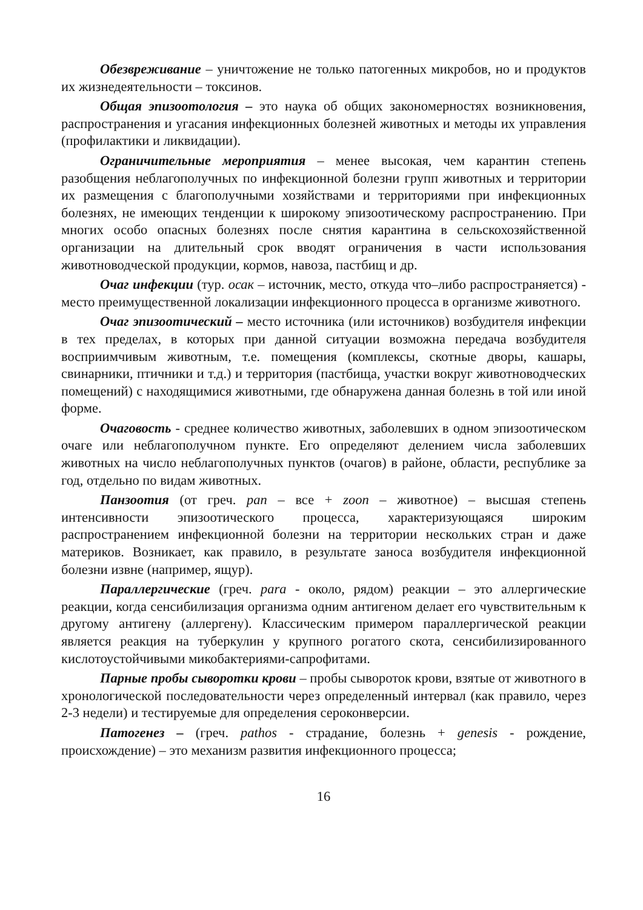Обезвреживание – уничтожение не только патогенных микробов, но и продуктов их жизнедеятельности – токсинов.
Общая эпизоотология – это наука об общих закономерностях возникновения, распространения и угасания инфекционных болезней животных и методы их управления (профилактики и ликвидации).
Ограничительные мероприятия – менее высокая, чем карантин степень разобщения неблагополучных по инфекционной болезни групп животных и территории их размещения с благополучными хозяйствами и территориями при инфекционных болезнях, не имеющих тенденции к широкому эпизоотическому распространению. При многих особо опасных болезнях после снятия карантина в сельскохозяйственной организации на длительный срок вводят ограничения в части использования животноводческой продукции, кормов, навоза, пастбищ и др.
Очаг инфекции (тур. осак – источник, место, откуда что–либо распространяется) - место преимущественной локализации инфекционного процесса в организме животного.
Очаг эпизоотический – место источника (или источников) возбудителя инфекции в тех пределах, в которых при данной ситуации возможна передача возбудителя восприимчивым животным, т.е. помещения (комплексы, скотные дворы, кашары, свинарники, птичники и т.д.) и территория (пастбища, участки вокруг животноводческих помещений) с находящимися животными, где обнаружена данная болезнь в той или иной форме.
Очаговость - среднее количество животных, заболевших в одном эпизоотическом очаге или неблагополучном пункте. Его определяют делением числа заболевших животных на число неблагополучных пунктов (очагов) в районе, области, республике за год, отдельно по видам животных.
Панзоотия (от греч. pan – все + zoon – животное) – высшая степень интенсивности эпизоотического процесса, характеризующаяся широким распространением инфекционной болезни на территории нескольких стран и даже материков. Возникает, как правило, в результате заноса возбудителя инфекционной болезни извне (например, ящур).
Параллергические (греч. para - около, рядом) реакции – это аллергические реакции, когда сенсибилизация организма одним антигеном делает его чувствительным к другому антигену (аллергену). Классическим примером параллергической реакции является реакция на туберкулин у крупного рогатого скота, сенсибилизированного кислотоустойчивыми микобактериями-сапрофитами.
Парные пробы сыворотки крови – пробы сывороток крови, взятые от животного в хронологической последовательности через определенный интервал (как правило, через 2-3 недели) и тестируемые для определения сероконверсии.
Патогенез – (греч. pathos - страдание, болезнь + genesis - рождение, происхождение) – это механизм развития инфекционного процесса;
16